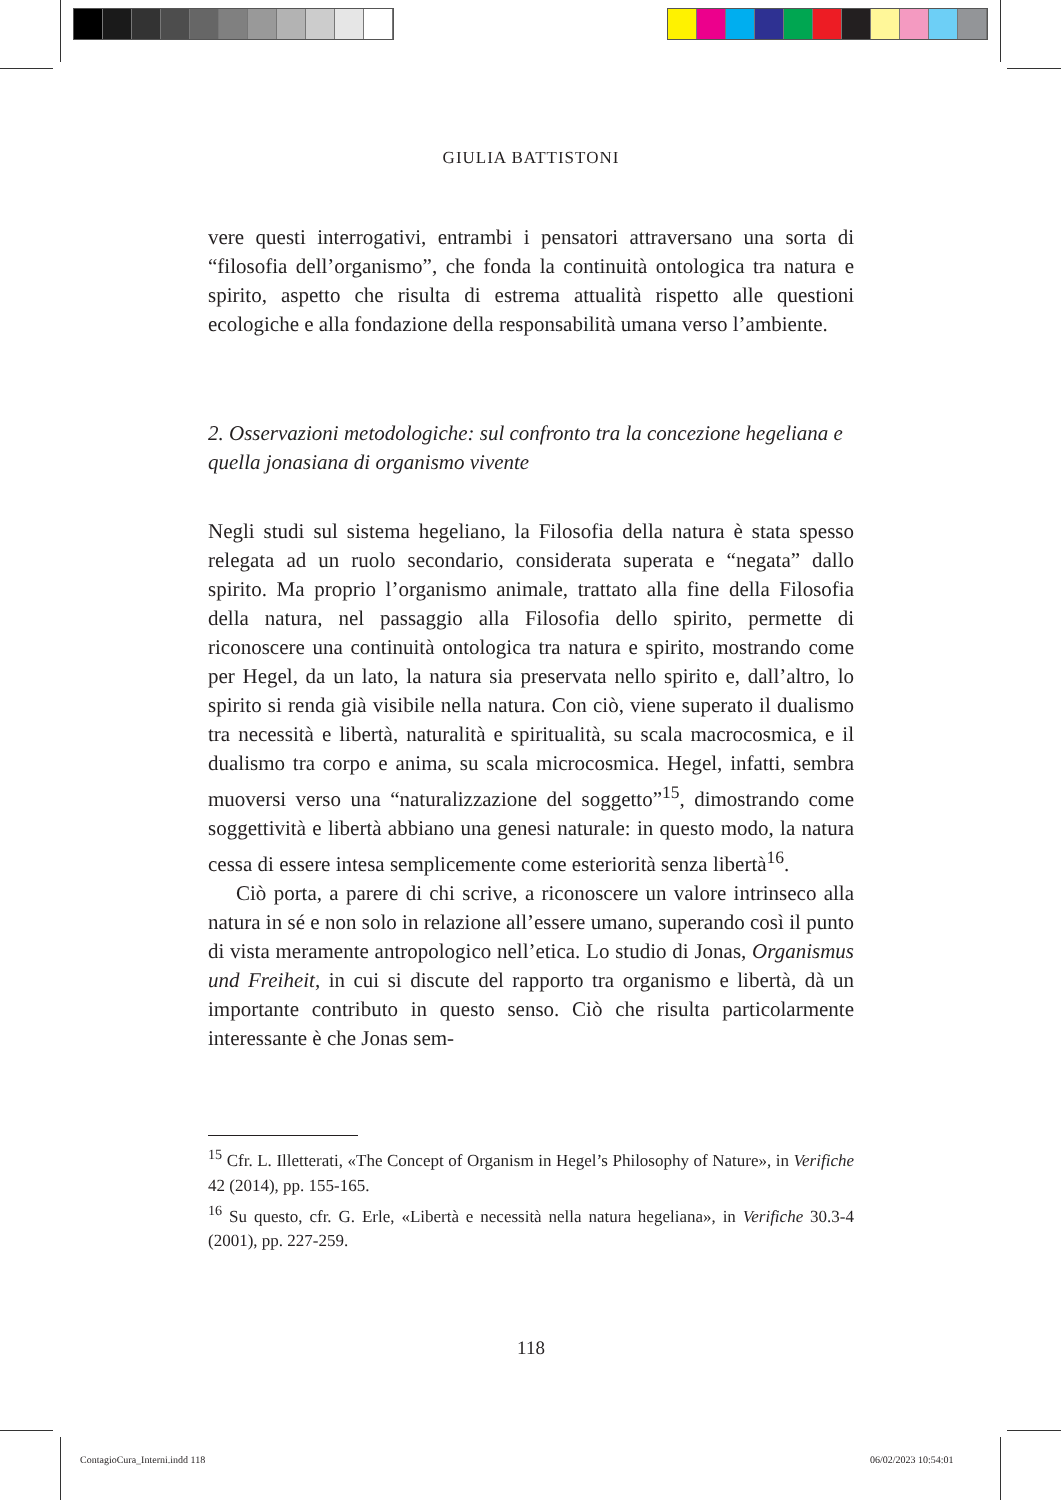GIULIA BATTISTONI
vere questi interrogativi, entrambi i pensatori attraversano una sorta di “filosofia dell’organismo”, che fonda la continuità ontologica tra natura e spirito, aspetto che risulta di estrema attualità rispetto alle questioni ecologiche e alla fondazione della responsabilità umana verso l’ambiente.
2. Osservazioni metodologiche: sul confronto tra la concezione hegeliana e quella jonasiana di organismo vivente
Negli studi sul sistema hegeliano, la Filosofia della natura è stata spesso relegata ad un ruolo secondario, considerata superata e “negata” dallo spirito. Ma proprio l’organismo animale, trattato alla fine della Filosofia della natura, nel passaggio alla Filosofia dello spirito, permette di riconoscere una continuità ontologica tra natura e spirito, mostrando come per Hegel, da un lato, la natura sia preservata nello spirito e, dall’altro, lo spirito si renda già visibile nella natura. Con ciò, viene superato il dualismo tra necessità e libertà, naturalità e spiritualità, su scala macrocosmica, e il dualismo tra corpo e anima, su scala microcosmica. Hegel, infatti, sembra muoversi verso una “naturalizzazione del soggetto”<sup>15</sup>, dimostrando come soggettività e libertà abbiano una genesi naturale: in questo modo, la natura cessa di essere intesa semplicemente come esteriorità senza libertà<sup>16</sup>.
Ciò porta, a parere di chi scrive, a riconoscere un valore intrinseco alla natura in sé e non solo in relazione all’essere umano, superando così il punto di vista meramente antropologico nell’etica. Lo studio di Jonas, Organismus und Freiheit, in cui si discute del rapporto tra organismo e libertà, dà un importante contributo in questo senso. Ciò che risulta particolarmente interessante è che Jonas sem-
<sup>15</sup> Cfr. L. Illetterati, «The Concept of Organism in Hegel’s Philosophy of Nature», in Verifiche 42 (2014), pp. 155-165.
<sup>16</sup> Su questo, cfr. G. Erle, «Libertà e necessità nella natura hegeliana», in Verifiche 30.3-4 (2001), pp. 227-259.
118
ContagioCura_Interni.indd 118 06/02/2023 10:54:01